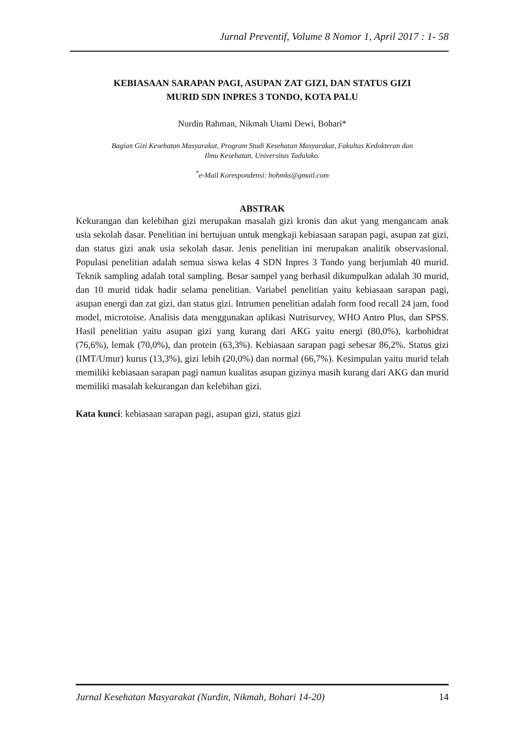Jurnal Preventif, Volume 8 Nomor 1, April 2017 : 1- 58
KEBIASAAN SARAPAN PAGI, ASUPAN ZAT GIZI, DAN STATUS GIZI
MURID SDN INPRES 3 TONDO, KOTA PALU
Nurdin Rahman, Nikmah Utami Dewi, Bohari*
Bagian Gizi Kesehatan Masyarakat, Program Studi Kesehatan Masyarakat, Fakultas Kedokteran dan
Ilmu Kesehatan, Universitas Tadulako.
<sup>*</sup> e-Mail Korespondensi: bohmks@gmail.com
ABSTRAK
Kekurangan dan kelebihan gizi merupakan masalah gizi kronis dan akut yang mengancam anak usia sekolah dasar. Penelitian ini bertujuan untuk mengkaji kebiasaan sarapan pagi, asupan zat gizi, dan status gizi anak usia sekolah dasar. Jenis penelitian ini merupakan analitik observasional. Populasi penelitian adalah semua siswa kelas 4 SDN Inpres 3 Tondo yang berjumlah 40 murid. Teknik sampling adalah total sampling. Besar sampel yang berhasil dikumpulkan adalah 30 murid, dan 10 murid tidak hadir selama penelitian. Variabel penelitian yaitu kebiasaan sarapan pagi, asupan energi dan zat gizi, dan status gizi. Intrumen penelitian adalah form food recall 24 jam, food model, microtoise. Analisis data menggunakan aplikasi Nutrisurvey, WHO Antro Plus, dan SPSS. Hasil penelitian yaitu asupan gizi yang kurang dari AKG yaitu energi (80,0%), karbohidrat (76,6%), lemak (70,0%), dan protein (63,3%). Kebiasaan sarapan pagi sebesar 86,2%. Status gizi (IMT/Umur) kurus (13,3%), gizi lebih (20,0%) dan normal (66,7%). Kesimpulan yaitu murid telah memiliki kebiasaan sarapan pagi namun kualitas asupan gizinya masih kurang dari AKG dan murid memiliki masalah kekurangan dan kelebihan gizi.
Kata kunci: kebiasaan sarapan pagi, asupan gizi, status gizi
Jurnal Kesehatan Masyarakat (Nurdin, Nikmah, Bohari 14-20) 14